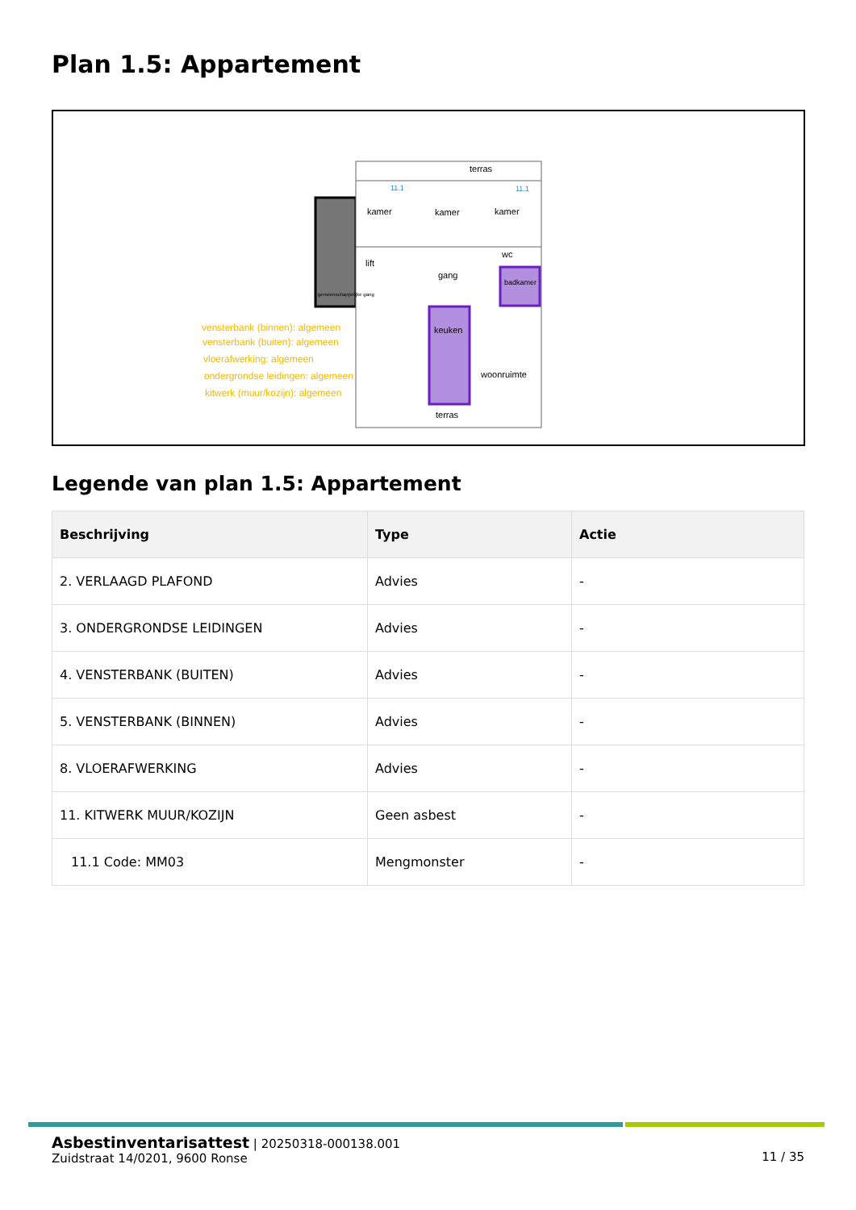Plan 1.5: Appartement
terras
kamer
kamer
kamer
lift
gang
wc
badkamer
keuken
woonruimte
terras
gemeenschappelijke gang
vensterbank (binnen): algemeen
vensterbank (buiten): algemeen
vloerafwerking: algemeen
ondergrondse leidingen: algemeen
kitwerk (muur/kozijn): algemeen
11.1
11.1
Legende van plan 1.5: Appartement
| Beschrijving | Type | Actie |
| --- | --- | --- |
| 2. VERLAAGD PLAFOND | Advies | - |
| 3. ONDERGRONDSE LEIDINGEN | Advies | - |
| 4. VENSTERBANK (BUITEN) | Advies | - |
| 5. VENSTERBANK (BINNEN) | Advies | - |
| 8. VLOERAFWERKING | Advies | - |
| 11. KITWERK MUUR/KOZIJN | Geen asbest | - |
| 11.1 Code: MM03 | Mengmonster | - |
11 / 35
Asbestinventarisattest | 20250318-000138.001
Zuidstraat 14/0201, 9600 Ronse